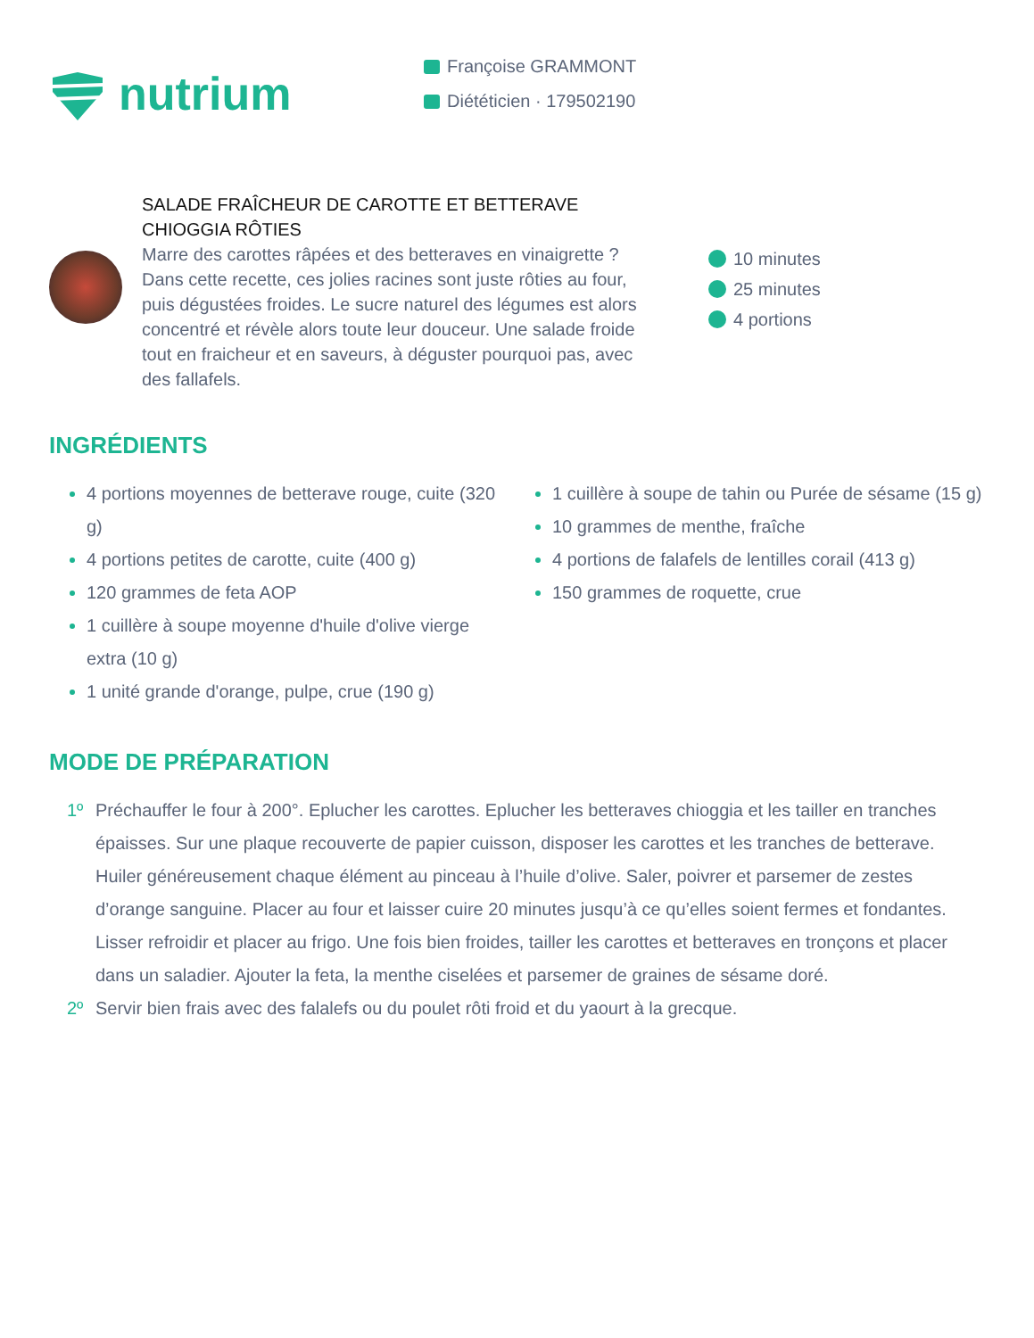nutrium
Françoise GRAMMONT
Diététicien · 179502190
SALADE FRAÎCHEUR DE CAROTTE ET BETTERAVE CHIOGGIA RÔTIES
Marre des carottes râpées et des betteraves en vinaigrette ? Dans cette recette, ces jolies racines sont juste rôties au four, puis dégustées froides. Le sucre naturel des légumes est alors concentré et révèle alors toute leur douceur. Une salade froide tout en fraicheur et en saveurs, à déguster pourquoi pas, avec des fallafels.
10 minutes
25 minutes
4 portions
INGRÉDIENTS
4 portions moyennes de betterave rouge, cuite (320 g)
4 portions petites de carotte, cuite (400 g)
120 grammes de feta AOP
1 cuillère à soupe moyenne d'huile d'olive vierge extra (10 g)
1 unité grande d'orange, pulpe, crue (190 g)
1 cuillère à soupe de tahin ou Purée de sésame (15 g)
10 grammes de menthe, fraîche
4 portions de falafels de lentilles corail (413 g)
150 grammes de roquette, crue
MODE DE PRÉPARATION
1º Préchauffer le four à 200°. Eplucher les carottes. Eplucher les betteraves chioggia et les tailler en tranches épaisses. Sur une plaque recouverte de papier cuisson, disposer les carottes et les tranches de betterave. Huiler généreusement chaque élément au pinceau à l’huile d’olive. Saler, poivrer et parsemer de zestes d’orange sanguine. Placer au four et laisser cuire 20 minutes jusqu’à ce qu’elles soient fermes et fondantes. Lisser refroidir et placer au frigo. Une fois bien froides, tailler les carottes et betteraves en tronçons et placer dans un saladier. Ajouter la feta, la menthe ciselées et parsemer de graines de sésame doré.
2º Servir bien frais avec des falalefs ou du poulet rôti froid et du yaourt à la grecque.